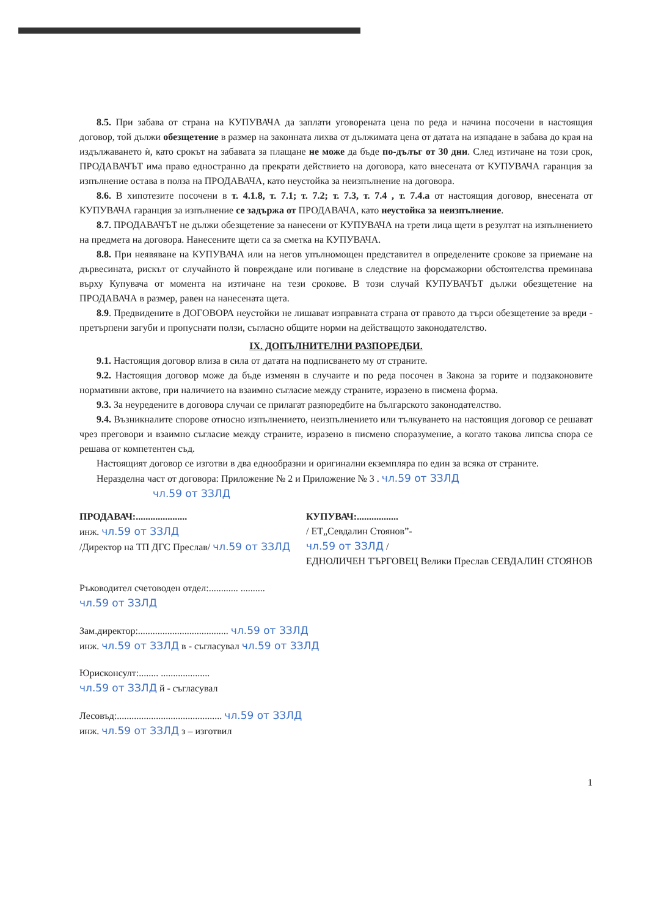8.5. При забава от страна на КУПУВАЧА да заплати уговорената цена по реда и начина посочени в настоящия договор, той дължи обезщетение в размер на законната лихва от дължимата цена от датата на изпадане в забава до края на издължаването ѝ, като срокът на забавата за плащане не може да бъде по-дълъг от 30 дни. След изтичане на този срок, ПРОДАВАЧЪТ има право едностранно да прекрати действието на договора, като внесената от КУПУВАЧА гаранция за изпълнение остава в полза на ПРОДАВАЧА, като неустойка за неизпълнение на договора.
8.6. В хипотезите посочени в т. 4.1.8, т. 7.1; т. 7.2; т. 7.3, т. 7.4 , т. 7.4.а от настоящия договор, внесената от КУПУВАЧА гаранция за изпълнение се задържа от ПРОДАВАЧА, като неустойка за неизпълнение.
8.7. ПРОДАВАЧЪТ не дължи обезщетение за нанесени от КУПУВАЧА на трети лица щети в резултат на изпълнението на предмета на договора. Нанесените щети са за сметка на КУПУВАЧА.
8.8. При неявяване на КУПУВАЧА или на негов упълномощен представител в определените срокове за приемане на дървесината, рискът от случайното й повреждане или погиване в следствие на форсмажорни обстоятелства преминава върху Купувача от момента на изтичане на тези срокове. В този случай КУПУВАЧЪТ дължи обезщетение на ПРОДАВАЧА в размер, равен на нанесената щета.
8.9. Предвидените в ДОГОВОРА неустойки не лишават изправната страна от правото да търси обезщетение за вреди - претърпени загуби и пропуснати ползи, съгласно общите норми на действащото законодателство.
IX. ДОПЪЛНИТЕЛНИ РАЗПОРЕДБИ.
9.1. Настоящия договор влиза в сила от датата на подписването му от страните.
9.2. Настоящия договор може да бъде изменян в случаите и по реда посочен в Закона за горите и подзаконовите нормативни актове, при наличието на взаимно съгласие между страните, изразено в писмена форма.
9.3. За неуредените в договора случаи се прилагат разпоредбите на българското законодателство.
9.4. Възникналите спорове относно изпълнението, неизпълнението или тълкуването на настоящия договор се решават чрез преговори и взаимно съгласие между страните, изразено в писмено споразумение, а когато такова липсва спора се решава от компетентен съд.
Настоящият договор се изготви в два еднообразни и оригинални екземпляра по един за всяка от страните.
Неразделна част от договора: Приложение № 2 и Приложение № 3 . чл.59 от ЗЗЛД
чл.59 от ЗЗЛД
ПРОДАВАЧ:.....................
инж. чл.59 от ЗЗЛД
/Директор на ТП ДГС Преслав/ чл.59 от ЗЗЛД
КУПУВАЧ:.................
/ ЕТ„Севдалин Стоянов”-
чл.59 от ЗЗЛД /
ЕДНОЛИЧЕН ТЪРГОВЕЦ Велики Преслав СЕВДАЛИН СТОЯНОВ
Ръководител счетоводен отдел:............ ..........
чл.59 от ЗЗЛД
Зам.директор:..................................... чл.59 от ЗЗЛД
инж. чл.59 от ЗЗЛД в - съгласувал чл.59 от ЗЗЛД
Юрисконсулт:........ ....................
чл.59 от ЗЗЛД й - съгласувал
Лесовъд:........................................... чл.59 от ЗЗЛД
инж. чл.59 от ЗЗЛД з – изготвил
1